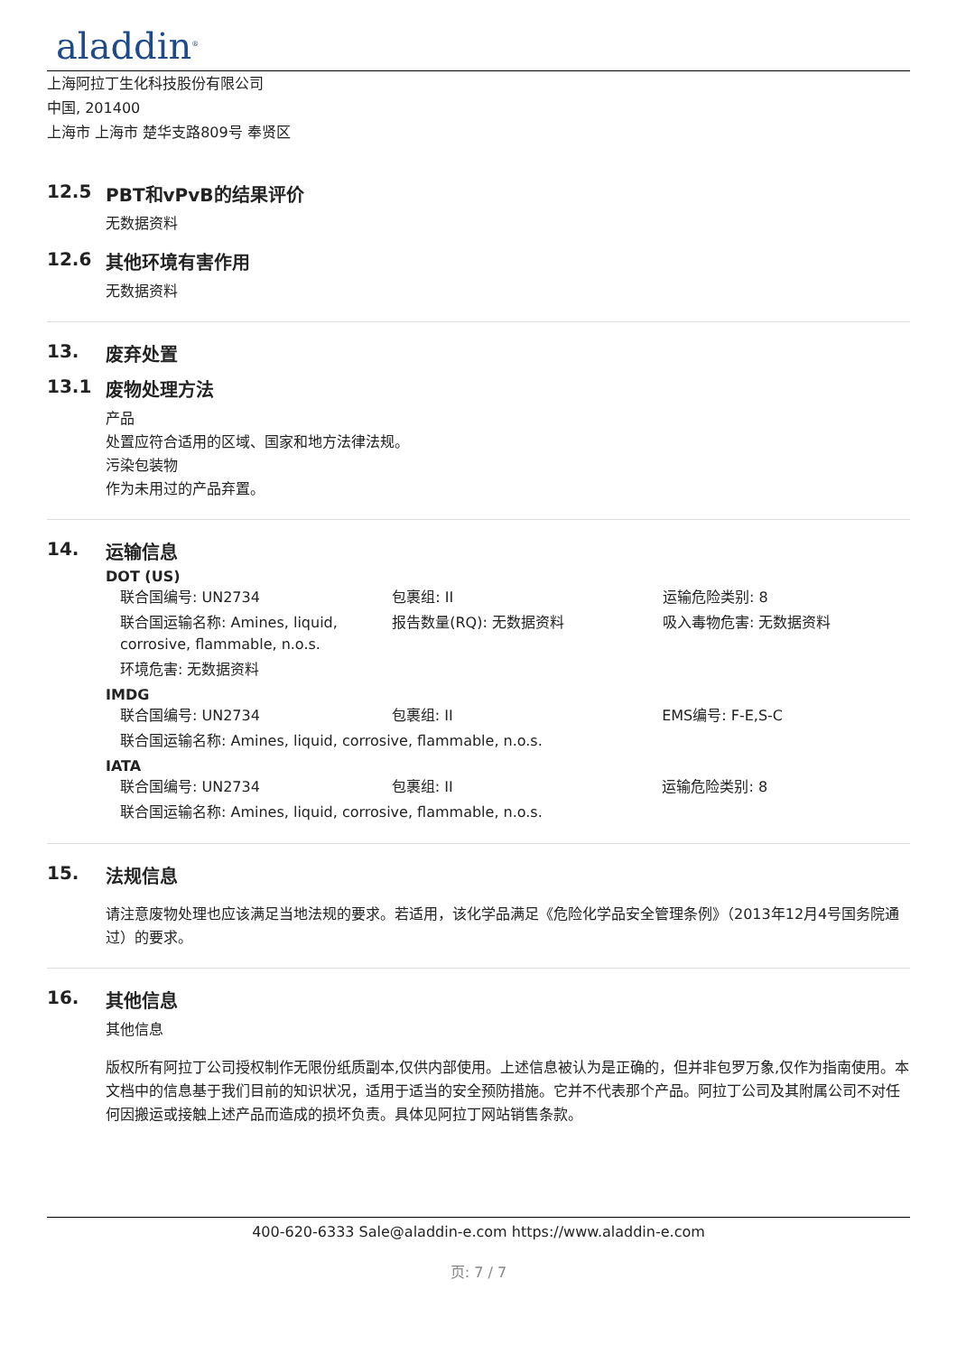aladdin<sup>®</sup>
上海阿拉丁生化科技股份有限公司
中国, 201400
上海市 上海市 楚华支路809号 奉贤区
12.5 PBT和vPvB的结果评价
无数据资料
12.6 其他环境有害作用
无数据资料
13. 废弃处置
13.1 废物处理方法
产品
处置应符合适用的区域、国家和地方法律法规。
污染包装物
作为未用过的产品弃置。
14. 运输信息
DOT (US)
| 联合国编号: UN2734 | 包裹组: II | 运输危险类别: 8 |
| 联合国运输名称: Amines, liquid, corrosive, flammable, n.o.s. | 报告数量(RQ): 无数据资料 | 吸入毒物危害: 无数据资料 |
| 环境危害: 无数据资料 | | |
IMDG
| 联合国编号: UN2734 | 包裹组: II | EMS编号: F-E,S-C |
| 联合国运输名称: Amines, liquid, corrosive, flammable, n.o.s. | | |
IATA
| 联合国编号: UN2734 | 包裹组: II | 运输危险类别: 8 |
| 联合国运输名称: Amines, liquid, corrosive, flammable, n.o.s. | | |
15. 法规信息
请注意废物处理也应该满足当地法规的要求。若适用，该化学品满足《危险化学品安全管理条例》（2013年12月4号国务院通过）的要求。
16. 其他信息
其他信息
版权所有阿拉丁公司授权制作无限份纸质副本,仅供内部使用。上述信息被认为是正确的，但并非包罗万象,仅作为指南使用。本文档中的信息基于我们目前的知识状况，适用于适当的安全预防措施。它并不代表那个产品。阿拉丁公司及其附属公司不对任何因搬运或接触上述产品而造成的损坏负责。具体见阿拉丁网站销售条款。
400-620-6333 Sale@aladdin-e.com https://www.aladdin-e.com
页: 7 / 7